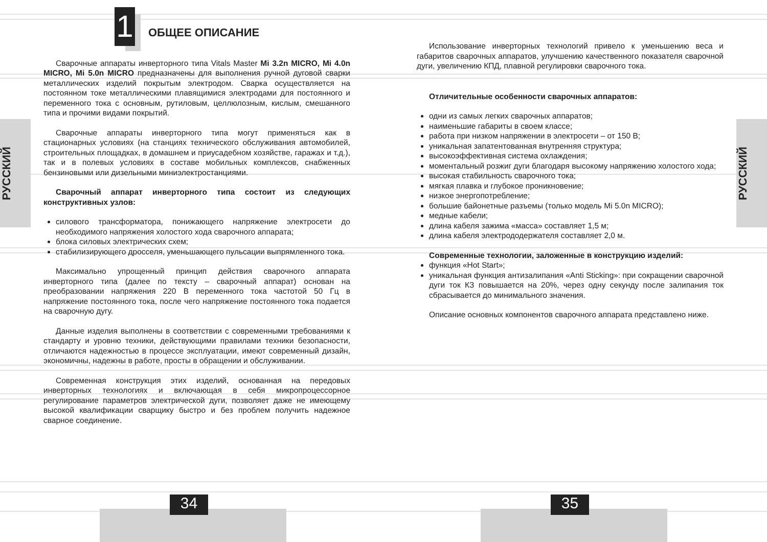РУССКИЙ
РУССКИЙ
1
34 35
ОБЩЕЕ ОПИСАНИЕ
Сварочные аппараты инверторного типа Vitals Master Mi 3.2n MICRO, Mi 4.0n MICRO, Mi 5.0n MICRO предназначены для выполнения ручной дуговой сварки металлических изделий покрытым электродом. Сварка осуществляется на постоянном токе металлическими плавящимися электродами для постоянного и переменного тока с основным, рутиловым, целлюлозным, кислым, смешанного типа и прочими видами покрытий.
Сварочные аппараты инверторного типа могут применяться как в стационарных условиях (на станциях технического обслуживания автомобилей, строительных площадках, в домашнем и приусадебном хозяйстве, гаражах и т.д.), так и в полевых условиях в составе мобильных комплексов, снабженных бензиновыми или дизельными миниэлектростанциями.
Сварочный аппарат инверторного типа состоит из следующих конструктивных узлов:
силового трансформатора, понижающего напряжение электросети до необходимого напряжения холостого хода сварочного аппарата;
блока силовых электрических схем;
стабилизирующего дросселя, уменьшающего пульсации выпрямленного тока.
Максимально упрощенный принцип действия сварочного аппарата инверторного типа (далее по тексту – сварочный аппарат) основан на преобразовании напряжения 220 В переменного тока частотой 50 Гц в напряжение постоянного тока, после чего напряжение постоянного тока подается на сварочную дугу.
Данные изделия выполнены в соответствии с современными требованиями к стандарту и уровню техники, действующими правилами техники безопасности, отличаются надежностью в процессе эксплуатации, имеют современный дизайн, экономичны, надежны в работе, просты в обращении и обслуживании.
Современная конструкция этих изделий, основанная на передовых инверторных технологиях и включающая в себя микропроцессорное регулирование параметров электрической дуги, позволяет даже не имеющему высокой квалификации сварщику быстро и без проблем получить надежное сварное соединение.
Использование инверторных технологий привело к уменьшению веса и габаритов сварочных аппаратов, улучшению качественного показателя сварочной дуги, увеличению КПД, плавной регулировки сварочного тока.
Отличительные особенности сварочных аппаратов:
одни из самых легких сварочных аппаратов;
наименьшие габариты в своем классе;
работа при низком напряжении в электросети – от 150 В;
уникальная запатентованная внутренняя структура;
высокоэффективная система охлаждения;
моментальный розжиг дуги благодаря высокому напряжению холостого хода;
высокая стабильность сварочного тока;
мягкая плавка и глубокое проникновение;
низкое энергопотребление;
большие байонетные разъемы (только модель Mi 5.0n MICRO);
медные кабели;
длина кабеля зажима «масса» составляет 1,5 м;
длина кабеля электрододержателя составляет 2,0 м.
Современные технологии, заложенные в конструкцию изделий:
функция «Hot Start»;
уникальная функция антизалипания «Anti Sticking»: при сокращении сварочной дуги ток КЗ повышается на 20%, через одну секунду после залипания ток сбрасывается до минимального значения.
Описание основных компонентов сварочного аппарата представлено ниже.